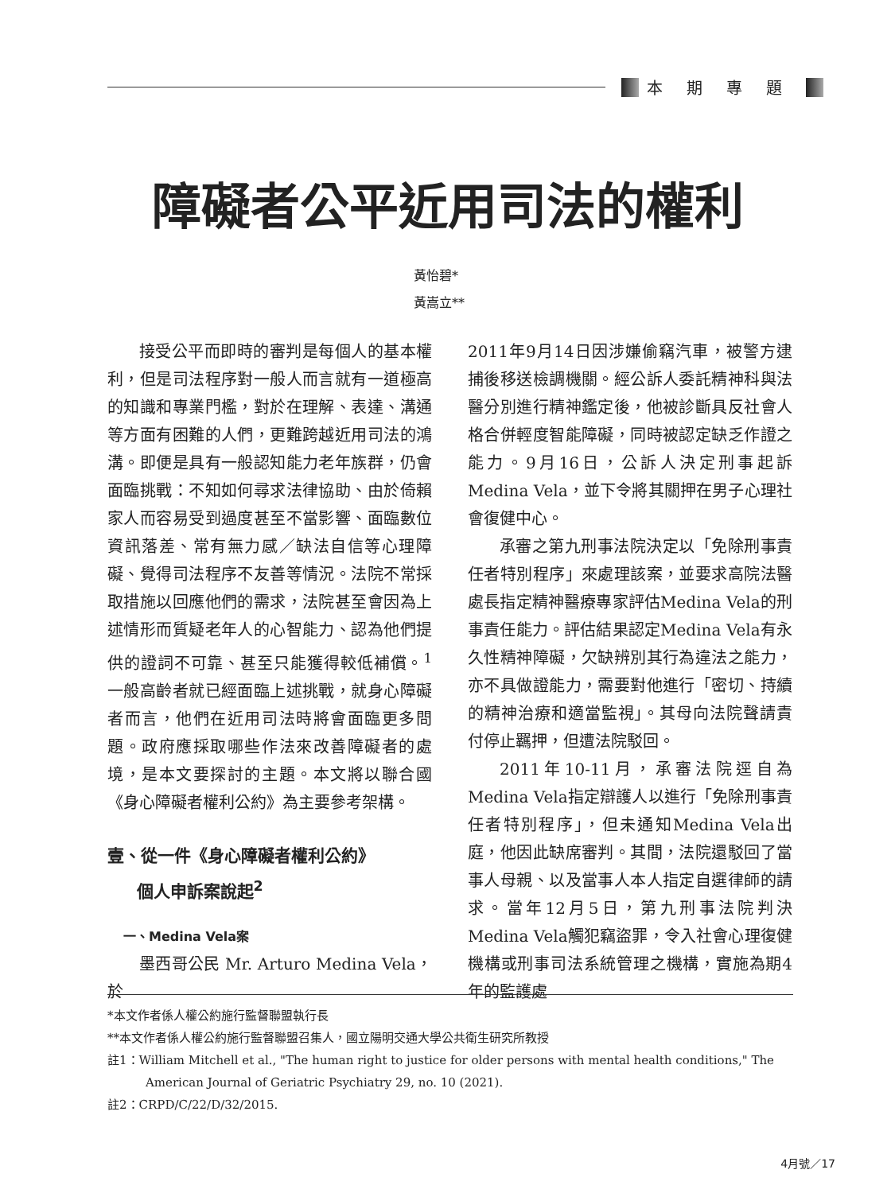本期專題
障礙者公平近用司法的權利
黃怡碧*
黃嵩立**
接受公平而即時的審判是每個人的基本權利，但是司法程序對一般人而言就有一道極高的知識和專業門檻，對於在理解、表達、溝通等方面有困難的人們，更難跨越近用司法的鴻溝。即便是具有一般認知能力老年族群，仍會面臨挑戰：不知如何尋求法律協助、由於倚賴家人而容易受到過度甚至不當影響、面臨數位資訊落差、常有無力感／缺法自信等心理障礙、覺得司法程序不友善等情況。法院不常採取措施以回應他們的需求，法院甚至會因為上述情形而質疑老年人的心智能力、認為他們提供的證詞不可靠、甚至只能獲得較低補償。<sup>1</sup>一般高齡者就已經面臨上述挑戰，就身心障礙者而言，他們在近用司法時將會面臨更多問題。政府應採取哪些作法來改善障礙者的處境，是本文要探討的主題。本文將以聯合國《身心障礙者權利公約》為主要參考架構。
壹、從一件《身心障礙者權利公約》
個人申訴案說起<sup>2</sup>
一、Medina Vela案
墨西哥公民 Mr. Arturo Medina Vela，於
2011年9月14日因涉嫌偷竊汽車，被警方逮捕後移送檢調機關。經公訴人委託精神科與法醫分別進行精神鑑定後，他被診斷具反社會人格合併輕度智能障礙，同時被認定缺乏作證之能力。9月16日，公訴人決定刑事起訴Medina Vela，並下令將其關押在男子心理社會復健中心。
承審之第九刑事法院決定以「免除刑事責任者特別程序」來處理該案，並要求高院法醫處長指定精神醫療專家評估Medina Vela的刑事責任能力。評估結果認定Medina Vela有永久性精神障礙，欠缺辨別其行為違法之能力，亦不具做證能力，需要對他進行「密切、持續的精神治療和適當監視」。其母向法院聲請責付停止羈押，但遭法院駁回。
2011年10-11月，承審法院逕自為Medina Vela指定辯護人以進行「免除刑事責任者特別程序」，但未通知Medina Vela出庭，他因此缺席審判。其間，法院還駁回了當事人母親、以及當事人本人指定自選律師的請求。當年12月5日，第九刑事法院判決Medina Vela觸犯竊盜罪，令入社會心理復健機構或刑事司法系統管理之機構，實施為期4年的監護處
*本文作者係人權公約施行監督聯盟執行長
**本文作者係人權公約施行監督聯盟召集人，國立陽明交通大學公共衛生研究所教授
註1：William Mitchell et al., "The human right to justice for older persons with mental health conditions," The American Journal of Geriatric Psychiatry 29, no. 10 (2021).
註2：CRPD/C/22/D/32/2015.
4月號／17